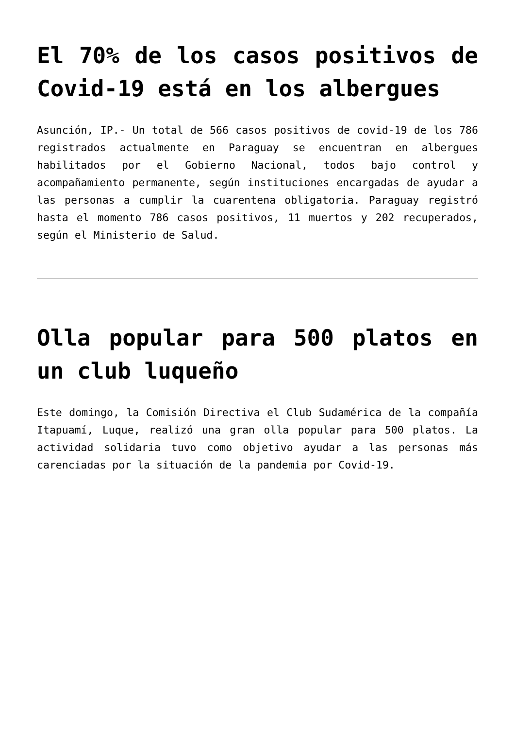El 70% de los casos positivos de Covid-19 está en los albergues
Asunción, IP.- Un total de 566 casos positivos de covid-19 de los 786 registrados actualmente en Paraguay se encuentran en albergues habilitados por el Gobierno Nacional, todos bajo control y acompañamiento permanente, según instituciones encargadas de ayudar a las personas a cumplir la cuarentena obligatoria. Paraguay registró hasta el momento 786 casos positivos, 11 muertos y 202 recuperados, según el Ministerio de Salud.
Olla popular para 500 platos en un club luqueño
Este domingo, la Comisión Directiva el Club Sudamérica de la compañía Itapuamí, Luque, realizó una gran olla popular para 500 platos. La actividad solidaria tuvo como objetivo ayudar a las personas más carenciadas por la situación de la pandemia por Covid-19.